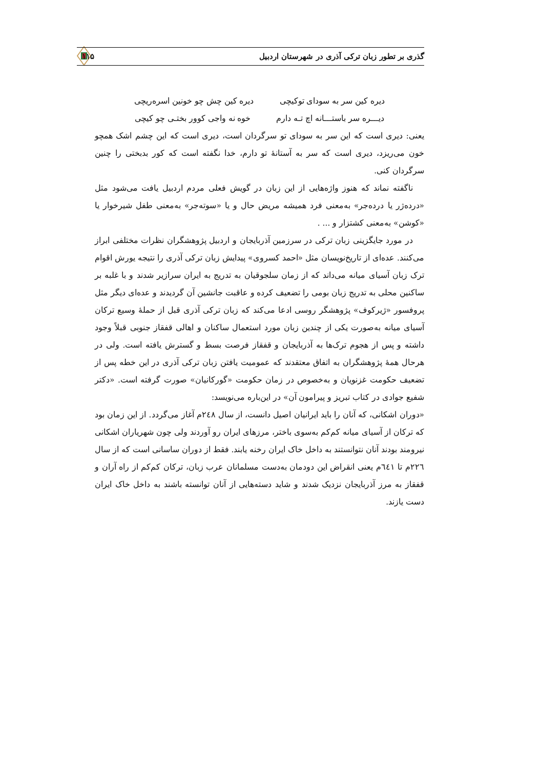گذری بر تطور زبان ترکی آذری در شهرستان اردبیل ۱۱۵
دیره کین سر به سودای توکیچی دیره کین چش چو خونین اسره‌ریچی
دیـــره سر باستـــانه اچ تـه دارم خوه نه واجی کوور بختـی چو کیچی
یعنی: دیری است که این سر به سودای تو سرگردان است، دیری است که این چشم اشک همچو خون می‌ریزد، دیری است که سر به آستانهٔ تو دارم، خدا نگفته است که کور بدبختی را چنین سرگردان کنی.
ناگفته نماند که هنوز واژه‌هایی از این زبان در گویش فعلی مردم اردبیل یافت می‌شود مثل «دردەژر یا دردەجر» به‌معنی فرد همیشه مریض حال و یا «سوته‌جر» به‌معنی طفل شیرخوار یا «کوشن» به‌معنی کشتزار و ... .
در مورد جایگزینی زبان ترکی در سرزمین آذربایجان و اردبیل پژوهشگران نظرات مختلفی ابراز می‌کنند. عده‌ای از تاریخ‌نویسان مثل «احمد کسروی» پیدایش زبان ترکی آذری را نتیجه یورش اقوام ترک زبان آسیای میانه می‌داند که از زمان سلجوقیان به تدریج به ایران سرازیر شدند و با غلبه بر ساکنین محلی به تدریج زبان بومی را تضعیف کرده و عاقبت جانشین آن گردیدند و عده‌ای دیگر مثل پروفسور «ژیرکوف» پژوهشگر روسی ادعا می‌کند که زبان ترکی آذری قبل از حملهٔ وسیع ترکان آسیای میانه به‌صورت یکی از چندین زبان مورد استعمال ساکنان و اهالی قفقاز جنوبی قبلاً وجود داشته و پس از هجوم ترک‌ها به آذربایجان و قفقاز فرصت بسط و گسترش یافته است. ولی در هرحال همهٔ پژوهشگران به اتفاق معتقدند که عمومیت یافتن زبان ترکی آذری در این خطه پس از تضعیف حکومت غزنویان و به‌خصوص در زمان حکومت «گورکانیان» صورت گرفته است. «دکتر شفیع جوادی در کتاب تبریز و پیرامون آن» در این‌باره می‌نویسد:
«دوران اشکانی، که آنان را باید ایرانیان اصیل دانست، از سال ۲٤۸م آغاز می‌گردد. از این زمان بود که ترکان از آسیای میانه کم‌کم به‌سوی باختر، مرزهای ایران رو آوردند ولی چون شهریاران اشکانی نیرومند بودند آنان نتوانستند به داخل خاک ایران رخنه یابند. فقط از دوران ساسانی است که از سال ۲۲٦م تا ٦٤۱م یعنی انقراض این دودمان به‌دست مسلمانان عرب زبان، ترکان کم‌کم از راه آران و قفقاز به مرز آذربایجان نزدیک شدند و شاید دسته‌هایی از آنان توانسته باشند به داخل خاک ایران دست یازند.